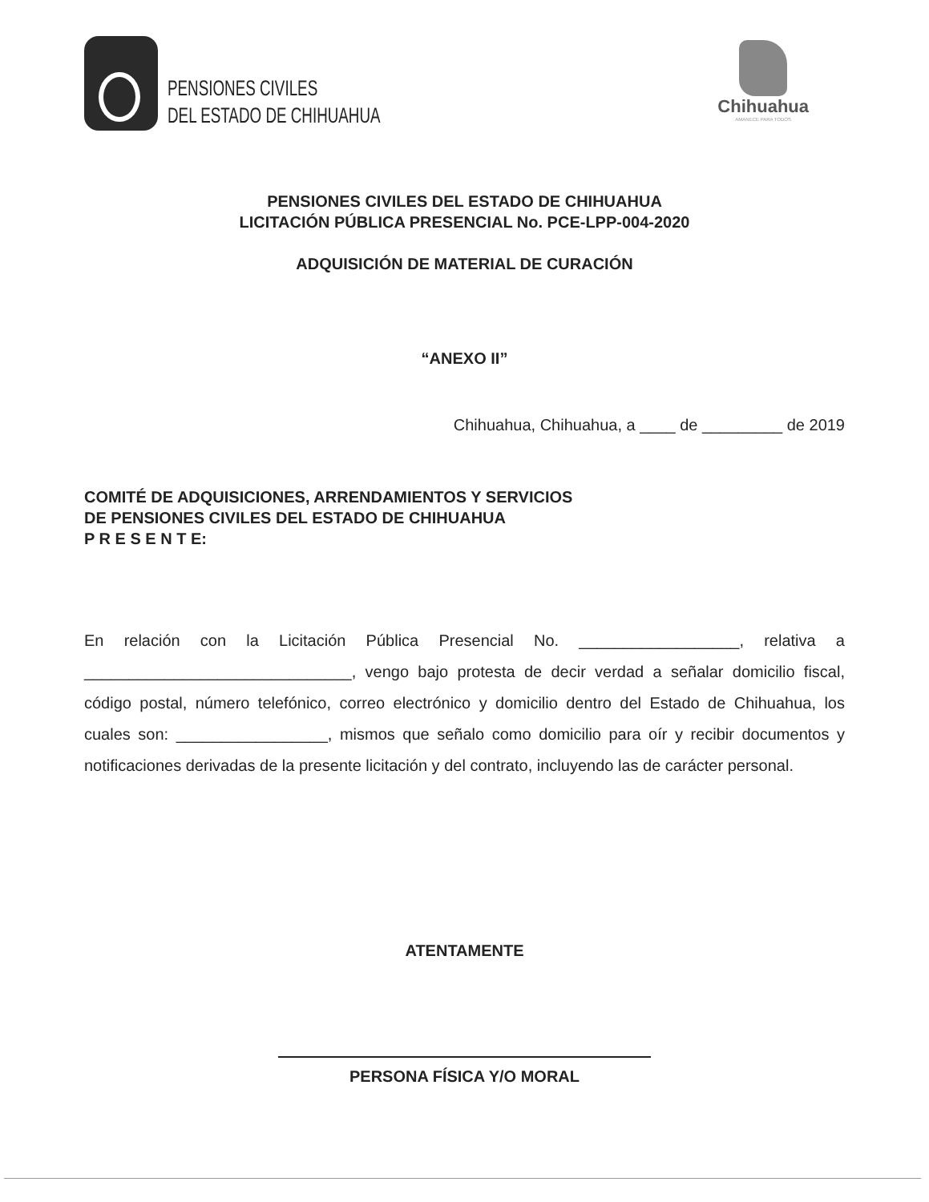PENSIONES CIVILES
DEL ESTADO DE CHIHUAHUA
Chihuahua
AMANECE PARA TODOS
PENSIONES CIVILES DEL ESTADO DE CHIHUAHUA
LICITACIÓN PÚBLICA PRESENCIAL No. PCE-LPP-004-2020
ADQUISICIÓN DE MATERIAL DE CURACIÓN
“ANEXO II”
Chihuahua, Chihuahua, a ____ de _________ de 2019
COMITÉ DE ADQUISICIONES, ARRENDAMIENTOS Y SERVICIOS
DE PENSIONES CIVILES DEL ESTADO DE CHIHUAHUA
P R E S E N T E:
En relación con la Licitación Pública Presencial No. __________________, relativa a ______________________________, vengo bajo protesta de decir verdad a señalar domicilio fiscal, código postal, número telefónico, correo electrónico y domicilio dentro del Estado de Chihuahua, los cuales son: _________________, mismos que señalo como domicilio para oír y recibir documentos y notificaciones derivadas de la presente licitación y del contrato, incluyendo las de carácter personal.
ATENTAMENTE
PERSONA FÍSICA Y/O MORAL